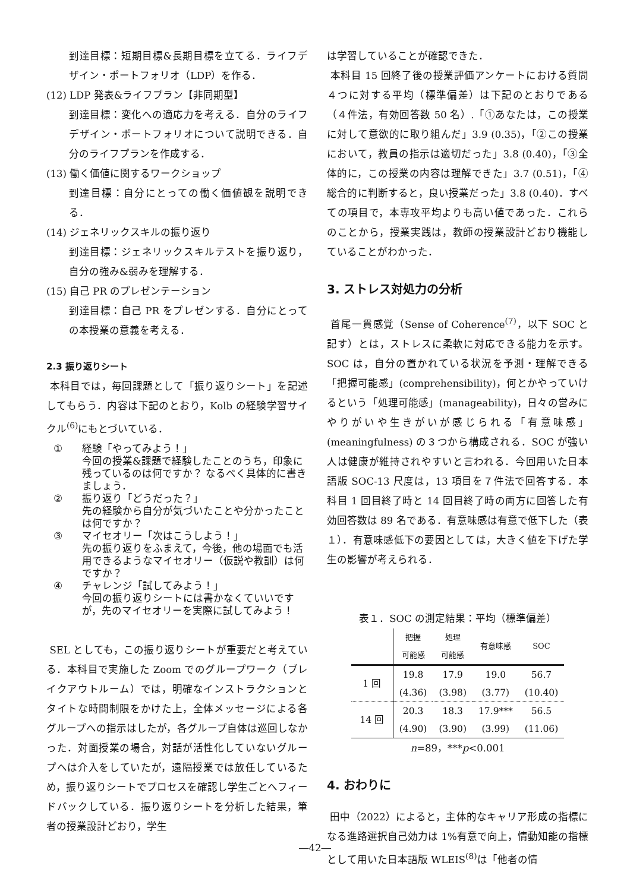到達目標：短期目標&長期目標を立てる．ライフデザイン・ポートフォリオ（LDP）を作る．
(12) LDP 発表&ライフプラン【非同期型】
到達目標：変化への適応力を考える．自分のライフデザイン・ポートフォリオについて説明できる．自分のライフプランを作成する．
(13) 働く価値に関するワークショップ
到達目標：自分にとっての働く価値観を説明できる．
(14) ジェネリックスキルの振り返り
到達目標：ジェネリックスキルテストを振り返り，自分の強み&弱みを理解する．
(15) 自己 PR のプレゼンテーション
到達目標：自己 PR をプレゼンする．自分にとっての本授業の意義を考える．
2.3 振り返りシート
本科目では，毎回課題として「振り返りシート」を記述してもらう．内容は下記のとおり，Kolb の経験学習サイクル<sup>(6)</sup>にもとづいている．
① 経験「やってみよう！」
今回の授業&課題で経験したことのうち，印象に残っているのは何ですか？ なるべく具体的に書きましょう．
② 振り返り「どうだった？」
先の経験から自分が気づいたことや分かったことは何ですか？
③ マイセオリー「次はこうしよう！」
先の振り返りをふまえて，今後，他の場面でも活用できるようなマイセオリー（仮説や教訓）は何ですか？
④ チャレンジ「試してみよう！」
今回の振り返りシートには書かなくていいですが，先のマイセオリーを実際に試してみよう！
SEL としても，この振り返りシートが重要だと考えている．本科目で実施した Zoom でのグループワーク（ブレイクアウトルーム）では，明確なインストラクションとタイトな時間制限をかけた上，全体メッセージによる各グループへの指示はしたが，各グループ自体は巡回しなかった．対面授業の場合，対話が活性化していないグループへは介入をしていたが，遠隔授業では放任しているため，振り返りシートでプロセスを確認し学生ごとへフィードバックしている．振り返りシートを分析した結果，筆者の授業設計どおり，学生
は学習していることが確認できた．
本科目 15 回終了後の授業評価アンケートにおける質問４つに対する平均（標準偏差）は下記のとおりである（４件法，有効回答数 50 名）.「①あなたは，この授業に対して意欲的に取り組んだ」3.9 (0.35)，「②この授業において，教員の指示は適切だった」3.8 (0.40)，「③全体的に，この授業の内容は理解できた」3.7 (0.51)，「④総合的に判断すると，良い授業だった」3.8 (0.40)．すべての項目で，本専攻平均よりも高い値であった．これらのことから，授業実践は，教師の授業設計どおり機能していることがわかった．
3. ストレス対処力の分析
首尾一貫感覚（Sense of Coherence<sup>(7)</sup>，以下 SOC と記す）とは，ストレスに柔軟に対応できる能力を示す。SOC は，自分の置かれている状況を予測・理解できる「把握可能感」(comprehensibility)，何とかやっていけるという「処理可能感」(manageability)，日々の営みにやりがいや生きがいが感じられる「有意味感」(meaningfulness) の３つから構成される．SOC が強い人は健康が維持されやすいと言われる．今回用いた日本語版 SOC-13 尺度は，13 項目を７件法で回答する．本科目 1 回目終了時と 14 回目終了時の両方に回答した有効回答数は 89 名である．有意味感は有意で低下した（表１）．有意味感低下の要因としては，大きく値を下げた学生の影響が考えられる．
表１．SOC の測定結果：平均（標準偏差）
| | 把握 可能感 | 処理 可能感 | 有意味感 | SOC |
| --- | --- | --- | --- | --- |
| 1 回 | 19.8 | 17.9 | 19.0 | 56.7 |
| | (4.36) | (3.98) | (3.77) | (10.40) |
| 14 回 | 20.3 | 18.3 | 17.9*** | 56.5 |
| | (4.90) | (3.90) | (3.99) | (11.06) |
n=89，***p<0.001
4. おわりに
田中（2022）によると，主体的なキャリア形成の指標になる進路選択自己効力は 1%有意で向上，情動知能の指標として用いた日本語版 WLEIS<sup>(8)</sup>は「他者の情
―42―